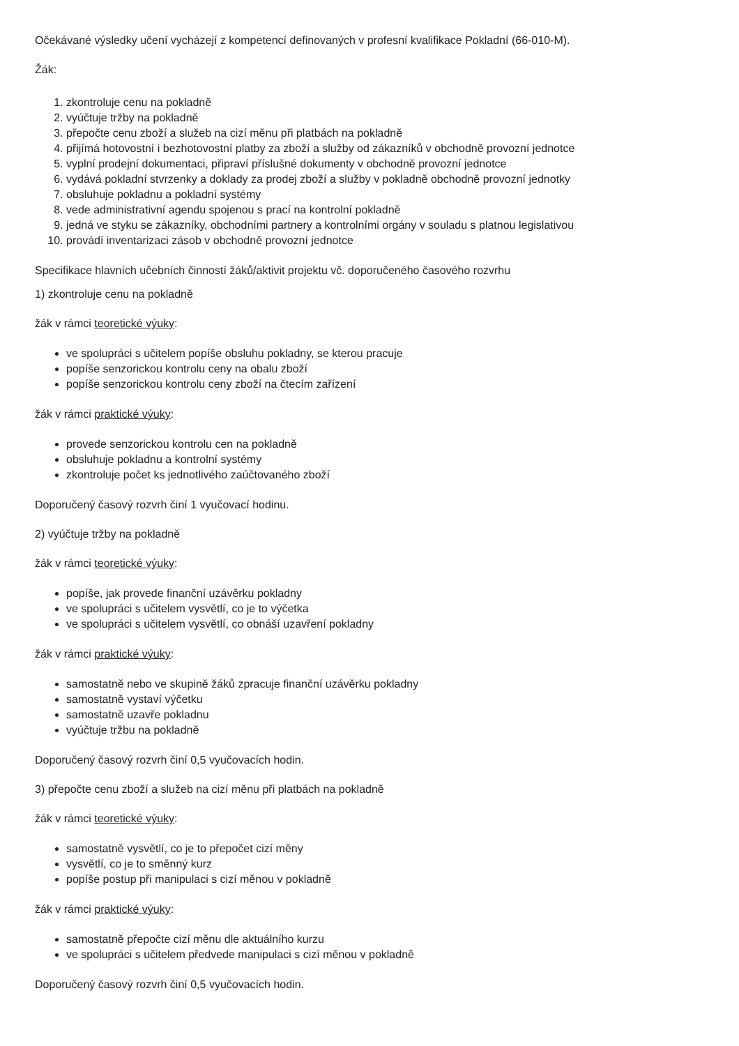Očekávané výsledky učení vycházejí z kompetencí definovaných v profesní kvalifikace Pokladní (66-010-M).
Žák:
1. zkontroluje cenu na pokladně
2. vyúčtuje tržby na pokladně
3. přepočte cenu zboží a služeb na cizí měnu při platbách na pokladně
4. přijímá hotovostní i bezhotovostní platby za zboží a služby od zákazníků v obchodně provozní jednotce
5. vyplní prodejní dokumentaci, připraví příslušné dokumenty v obchodně provozní jednotce
6. vydává pokladní stvrzenky a doklady za prodej zboží a služby v pokladně obchodně provozní jednotky
7. obsluhuje pokladnu a pokladní systémy
8. vede administrativní agendu spojenou s prací na kontrolní pokladně
9. jedná ve styku se zákazníky, obchodními partnery a kontrolními orgány v souladu s platnou legislativou
10. provádí inventarizaci zásob v obchodně provozní jednotce
Specifikace hlavních učebních činností žáků/aktivit projektu vč. doporučeného časového rozvrhu
1) zkontroluje cenu na pokladně
žák v rámci teoretické výuky:
ve spolupráci s učitelem popíše obsluhu pokladny, se kterou pracuje
popíše senzorickou kontrolu ceny na obalu zboží
popíše senzorickou kontrolu ceny zboží na čtecím zařízení
žák v rámci praktické výuky:
provede senzorickou kontrolu cen na pokladně
obsluhuje pokladnu a kontrolní systémy
zkontroluje počet ks jednotlivého zaúčtovaného zboží
Doporučený časový rozvrh činí 1 vyučovací hodinu.
2) vyúčtuje tržby na pokladně
žák v rámci teoretické výuky:
popíše, jak provede finanční uzávěrku pokladny
ve spolupráci s učitelem vysvětlí, co je to výčetka
ve spolupráci s učitelem vysvětlí, co obnáší uzavření pokladny
žák v rámci praktické výuky:
samostatně nebo ve skupině žáků zpracuje finanční uzávěrku pokladny
samostatně vystaví výčetku
samostatně uzavře pokladnu
vyúčtuje tržbu na pokladně
Doporučený časový rozvrh činí 0,5 vyučovacích hodin.
3) přepočte cenu zboží a služeb na cizí měnu při platbách na pokladně
žák v rámci teoretické výuky:
samostatně vysvětlí, co je to přepočet cizí měny
vysvětlí, co je to směnný kurz
popíše postup při manipulaci s cizí měnou v pokladně
žák v rámci praktické výuky:
samostatně přepočte cizí měnu dle aktuálního kurzu
ve spolupráci s učitelem předvede manipulaci s cizí měnou v pokladně
Doporučený časový rozvrh činí 0,5 vyučovacích hodin.